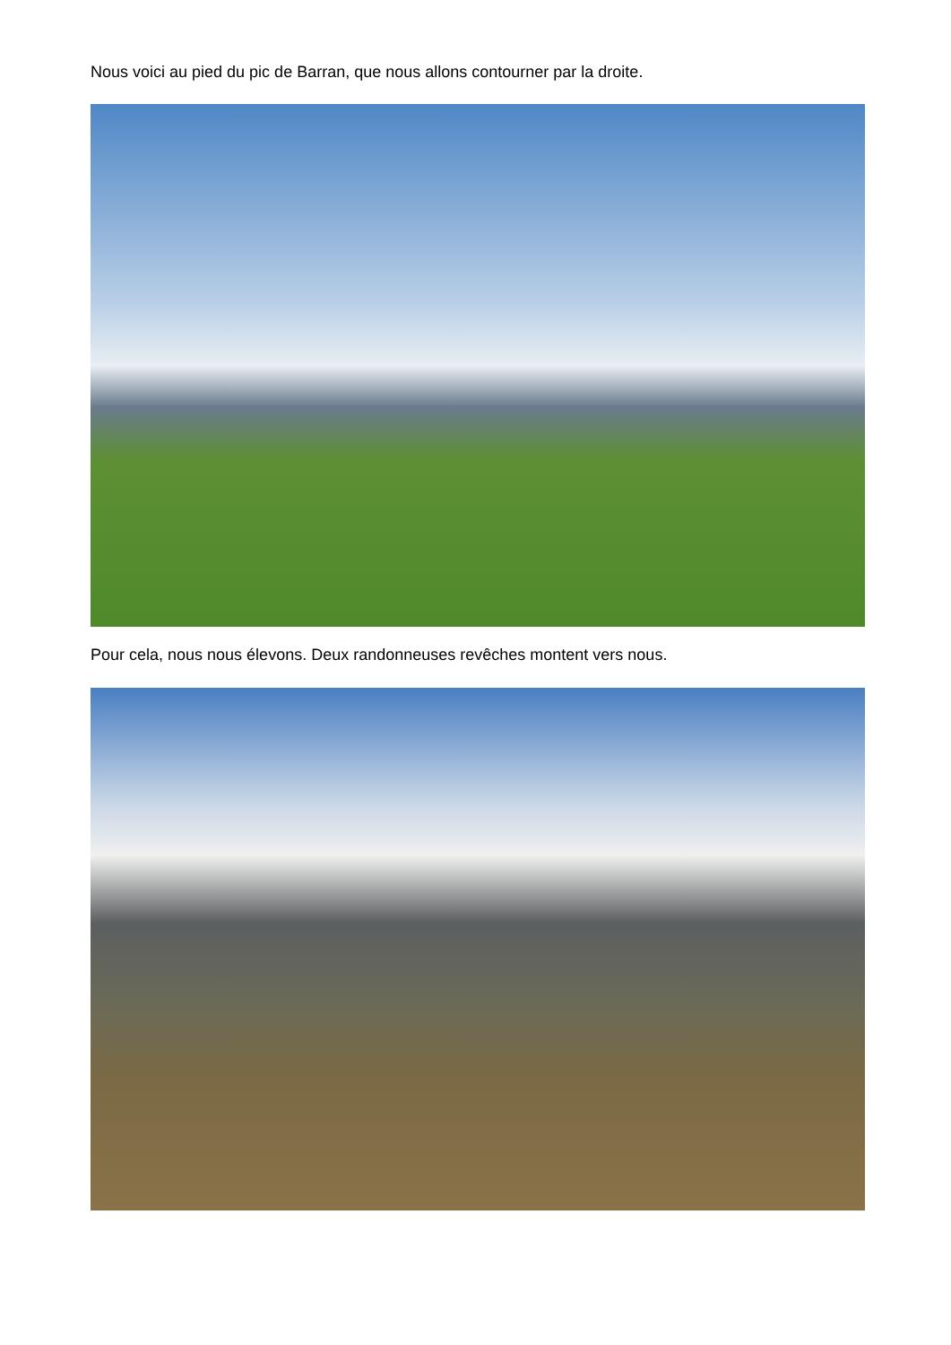Nous voici au pied du pic de Barran, que nous allons contourner par la droite.
Pour cela, nous nous élevons. Deux randonneuses revêches montent vers nous.